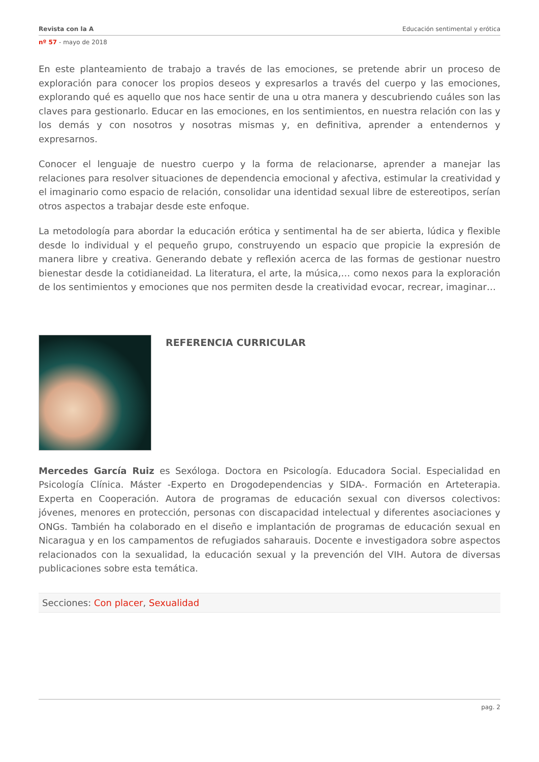Revista con la A Educación sentimental y erótica
nº 57 - mayo de 2018
En este planteamiento de trabajo a través de las emociones, se pretende abrir un proceso de exploración para conocer los propios deseos y expresarlos a través del cuerpo y las emociones, explorando qué es aquello que nos hace sentir de una u otra manera y descubriendo cuáles son las claves para gestionarlo. Educar en las emociones, en los sentimientos, en nuestra relación con las y los demás y con nosotros y nosotras mismas y, en definitiva, aprender a entendernos y expresarnos.
Conocer el lenguaje de nuestro cuerpo y la forma de relacionarse, aprender a manejar las relaciones para resolver situaciones de dependencia emocional y afectiva, estimular la creatividad y el imaginario como espacio de relación, consolidar una identidad sexual libre de estereotipos, serían otros aspectos a trabajar desde este enfoque.
La metodología para abordar la educación erótica y sentimental ha de ser abierta, lúdica y flexible desde lo individual y el pequeño grupo, construyendo un espacio que propicie la expresión de manera libre y creativa. Generando debate y reflexión acerca de las formas de gestionar nuestro bienestar desde la cotidianeidad. La literatura, el arte, la música,… como nexos para la exploración de los sentimientos y emociones que nos permiten desde la creatividad evocar, recrear, imaginar…
REFERENCIA CURRICULAR
Mercedes García Ruiz es Sexóloga. Doctora en Psicología. Educadora Social. Especialidad en Psicología Clínica. Máster -Experto en Drogodependencias y SIDA-. Formación en Arteterapia. Experta en Cooperación. Autora de programas de educación sexual con diversos colectivos: jóvenes, menores en protección, personas con discapacidad intelectual y diferentes asociaciones y ONGs. También ha colaborado en el diseño e implantación de programas de educación sexual en Nicaragua y en los campamentos de refugiados saharauis. Docente e investigadora sobre aspectos relacionados con la sexualidad, la educación sexual y la prevención del VIH. Autora de diversas publicaciones sobre esta temática.
Secciones: Con placer, Sexualidad
pag. 2